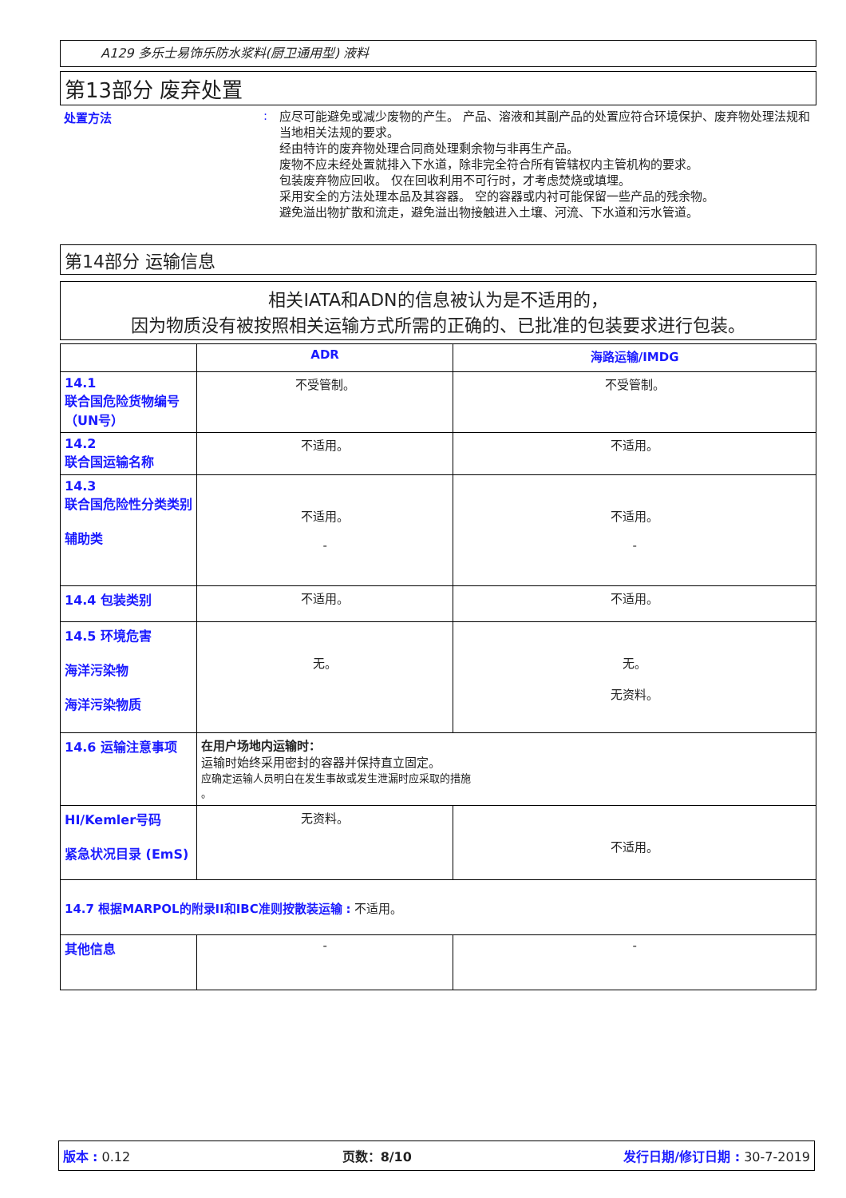A129 多乐士易饰乐防水浆料(厨卫通用型) 液料
第13部分 废弃处置
处置方法 :
应尽可能避免或减少废物的产生。 产品、溶液和其副产品的处置应符合环境保护、废弃物处理法规和当地相关法规的要求。
经由特许的废弃物处理合同商处理剩余物与非再生产品。
废物不应未经处置就排入下水道，除非完全符合所有管辖权内主管机构的要求。
包装废弃物应回收。 仅在回收利用不可行时，才考虑焚烧或填埋。
采用安全的方法处理本品及其容器。 空的容器或内衬可能保留一些产品的残余物。
避免溢出物扩散和流走，避免溢出物接触进入土壤、河流、下水道和污水管道。
第14部分 运输信息
相关IATA和ADN的信息被认为是不适用的，
因为物质没有被按照相关运输方式所需的正确的、已批准的包装要求进行包装。
| | ADR | 海路运输/IMDG |
| 14.1 联合国危险货物编号（UN号） | 不受管制。 | 不受管制。 |
| 14.2 联合国运输名称 | 不适用。 | 不适用。 |
| 14.3 联合国危险性分类类别 辅助类 | 不适用。 - | 不适用。 - |
| 14.4 包装类别 | 不适用。 | 不适用。 |
| 14.5 环境危害 海洋污染物 海洋污染物质 | 无。 | 无。 无资料。 |
| 14.6 运输注意事项 | 在用户场地内运输时： 运输时始终采用密封的容器并保持直立固定。 应确定运输人员明白在发生事故或发生泄漏时应采取的措施 。 | |
| HI/Kemler号码 紧急状况目录 (EmS) | 无资料。 | 不适用。 |
| 14.7 根据MARPOL的附录II和IBC准则按散装运输 : 不适用。 | | |
| 其他信息 | - | - |
版本 : 0.12 页数：8/10 发行日期/修订日期 : 30-7-2019